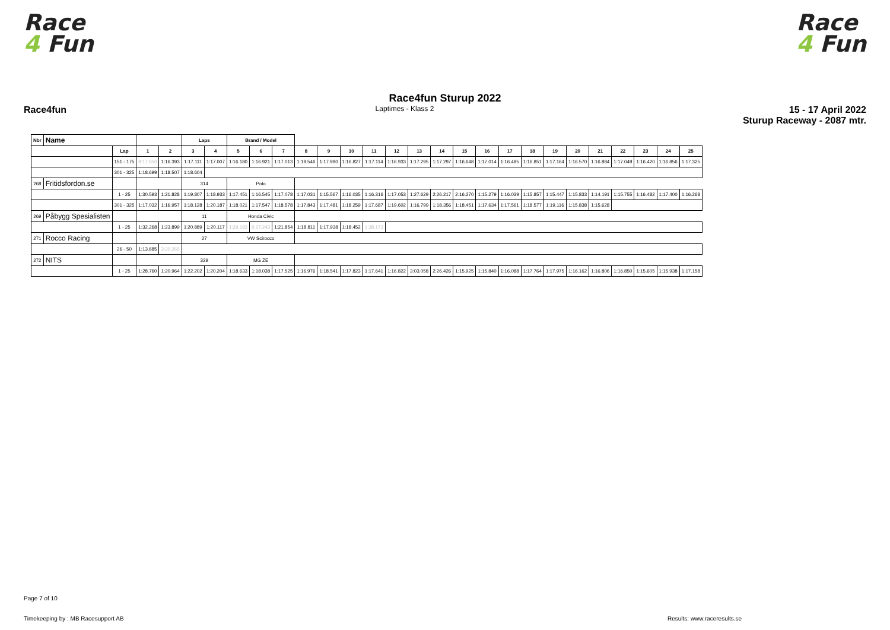Race
4 Fun
Race
4 Fun
Race4fun Sturup 2022
Race4fun
Laptimes - Klass 2
15 - 17 April 2022
Sturup Raceway - 2087 mtr.
| Nbr | Name | | | | Laps | | Brand / Model | | | | | | | | | | | | | | | | | | | | |
| --- | --- | --- | --- | --- | --- | --- | --- | --- | --- | --- | --- | --- | --- | --- | --- | --- | --- | --- | --- | --- | --- | --- | --- | --- | --- | --- | --- |
| | | Lap | 1 | 2 | 3 | 4 | 5 | 6 | 7 | 8 | 9 | 10 | 11 | 12 | 13 | 14 | 15 | 16 | 17 | 18 | 19 | 20 | 21 | 22 | 23 | 24 | 25 |
| | | 151 - 175 | 8:17.850 | 1:16.393 | 1:17.111 | 1:17.007 | 1:16.180 | 1:16.921 | 1:17.013 | 1:19.546 | 1:17.990 | 1:16.827 | 1:17.114 | 1:16.933 | 1:17.295 | 1:17.297 | 1:16.648 | 1:17.014 | 1:16.485 | 1:16.851 | 1:17.164 | 1:16.570 | 1:16.884 | 1:17.049 | 1:16.420 | 1:16.856 | 1:17.325 |
| | | 301 - 325 | 1:18.699 | 1:18.507 | 1:18.604 | | | | | | | | | | | | | | | | | | | | | | |
| 268 | Fritidsfordon.se | | | | 314 | | Polo | | | | | | | | | | | | | | | | | | | | |
| | | 1 - 25 | 1:30.593 | 1:21.828 | 1:19.807 | 1:18.933 | 1:17.451 | 1:16.545 | 1:17.078 | 1:17.031 | 1:15.567 | 1:16.035 | 1:16.316 | 1:17.053 | 1:27.629 | 2:26.217 | 2:16.270 | 1:15.279 | 1:16.039 | 1:15.857 | 1:15.447 | 1:15.833 | 1:14.191 | 1:15.755 | 1:16.482 | 1:17.400 | 1:16.268 |
| | | 301 - 325 | 1:17.032 | 1:16.957 | 1:18.128 | 1:20.187 | 1:18.021 | 1:17.547 | 1:18.578 | 1:17.843 | 1:17.481 | 1:18.259 | 1:17.687 | 1:19.602 | 1:16.799 | 1:18.356 | 1:18.451 | 1:17.634 | 1:17.561 | 1:18.577 | 1:19.116 | 1:15.838 | 1:15.628 | | | | |
| 269 | Påbygg Spesialisten | | | | 11 | | Honda Civic | | | | | | | | | | | | | | | | | | | | |
| | | 1 - 25 | 1:32.268 | 1:23.899 | 1:20.889 | 1:20.117 | 1:29.183 | 5:27.243 | 1:21.854 | 1:18.811 | 1:17.938 | 1:18.452 | 1:38.173 | | | | | | | | | | | | | | |
| 271 | Rocco Racing | | | | 27 | | VW Scirocco | | | | | | | | | | | | | | | | | | | | |
| | | 26 - 50 | 1:13.685 | 3:20.265 | | | | | | | | | | | | | | | | | | | | | | | |
| 272 | NITS | | | | 329 | | MG ZE | | | | | | | | | | | | | | | | | | | | |
| | | 1 - 25 | 1:28.760 | 1:20.964 | 1:22.202 | 1:20.204 | 1:18.633 | 1:18.038 | 1:17.525 | 1:16.976 | 1:18.541 | 1:17.823 | 1:17.641 | 1:16.822 | 3:03.058 | 2:26.426 | 1:15.925 | 1:15.840 | 1:16.088 | 1:17.764 | 1:17.975 | 1:16.162 | 1:16.806 | 1:16.850 | 1:15.605 | 1:15.938 | 1:17.158 |
Page 7 of 10
Timekeeping by : MB Racesupport AB
Results: www.raceresults.se